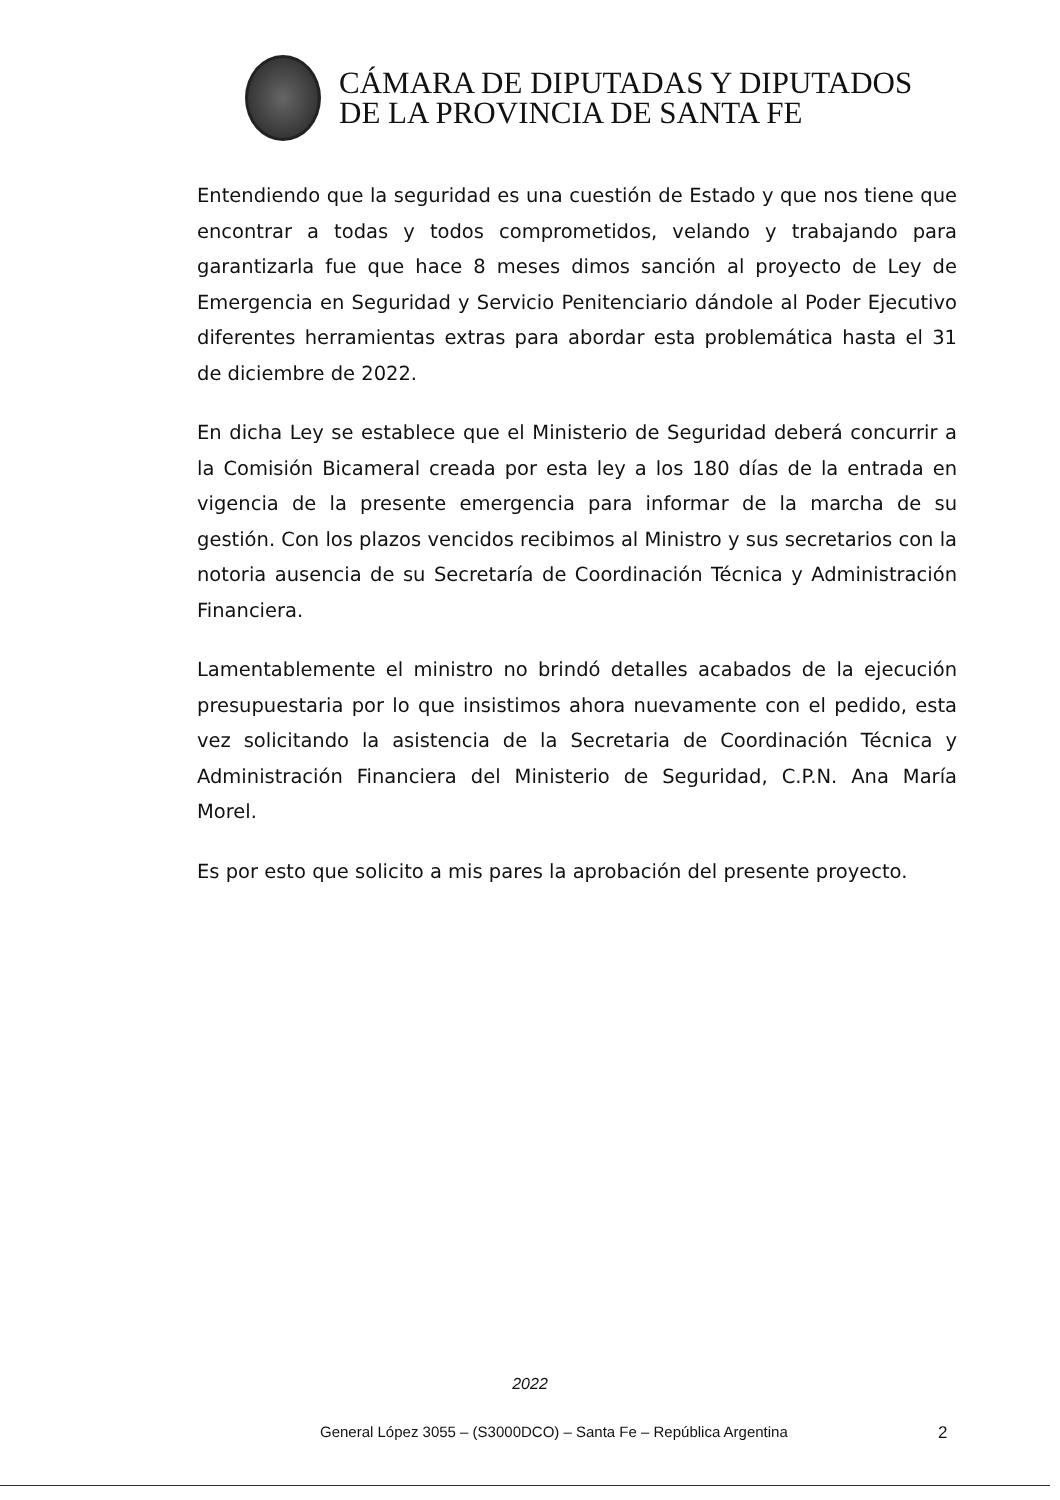CÁMARA DE DIPUTADAS Y DIPUTADOS
DE LA PROVINCIA DE SANTA FE
Entendiendo que la seguridad es una cuestión de Estado y que nos tiene que encontrar a todas y todos comprometidos, velando y trabajando para garantizarla fue que hace 8 meses dimos sanción al proyecto de Ley de Emergencia en Seguridad y Servicio Penitenciario dándole al Poder Ejecutivo diferentes herramientas extras para abordar esta problemática hasta el 31 de diciembre de 2022.
En dicha Ley se establece que el Ministerio de Seguridad deberá concurrir a la Comisión Bicameral creada por esta ley a los 180 días de la entrada en vigencia de la presente emergencia para informar de la marcha de su gestión. Con los plazos vencidos recibimos al Ministro y sus secretarios con la notoria ausencia de su Secretaría de Coordinación Técnica y Administración Financiera.
Lamentablemente el ministro no brindó detalles acabados de la ejecución presupuestaria por lo que insistimos ahora nuevamente con el pedido, esta vez solicitando la asistencia de la Secretaria de Coordinación Técnica y Administración Financiera del Ministerio de Seguridad, C.P.N. Ana María Morel.
Es por esto que solicito a mis pares la aprobación del presente proyecto.
2022
General López 3055 – (S3000DCO) – Santa Fe – República Argentina
2